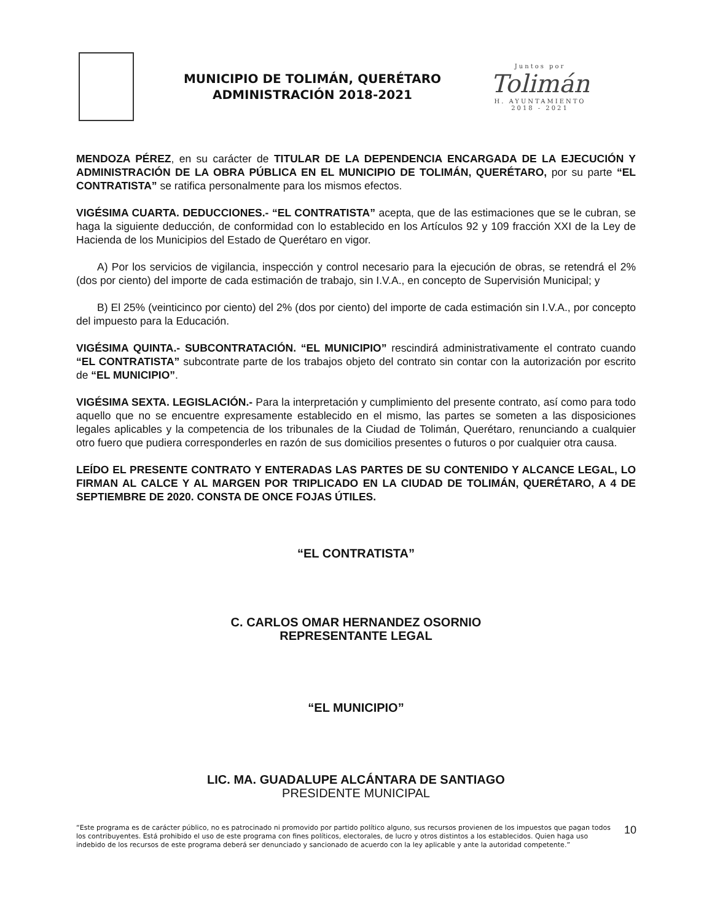MUNICIPIO DE TOLIMÁN, QUERÉTARO
ADMINISTRACIÓN 2018-2021
Juntos por
Tolimán
H. AYUNTAMIENTO
2018 - 2021
MENDOZA PÉREZ, en su carácter de TITULAR DE LA DEPENDENCIA ENCARGADA DE LA EJECUCIÓN Y ADMINISTRACIÓN DE LA OBRA PÚBLICA EN EL MUNICIPIO DE TOLIMÁN, QUERÉTARO, por su parte “EL CONTRATISTA” se ratifica personalmente para los mismos efectos.
VIGÉSIMA CUARTA. DEDUCCIONES.- “EL CONTRATISTA” acepta, que de las estimaciones que se le cubran, se haga la siguiente deducción, de conformidad con lo establecido en los Artículos 92 y 109 fracción XXI de la Ley de Hacienda de los Municipios del Estado de Querétaro en vigor.
A) Por los servicios de vigilancia, inspección y control necesario para la ejecución de obras, se retendrá el 2% (dos por ciento) del importe de cada estimación de trabajo, sin I.V.A., en concepto de Supervisión Municipal; y
B) El 25% (veinticinco por ciento) del 2% (dos por ciento) del importe de cada estimación sin I.V.A., por concepto del impuesto para la Educación.
VIGÉSIMA QUINTA.- SUBCONTRATACIÓN. “EL MUNICIPIO” rescindirá administrativamente el contrato cuando “EL CONTRATISTA” subcontrate parte de los trabajos objeto del contrato sin contar con la autorización por escrito de “EL MUNICIPIO”.
VIGÉSIMA SEXTA. LEGISLACIÓN.- Para la interpretación y cumplimiento del presente contrato, así como para todo aquello que no se encuentre expresamente establecido en el mismo, las partes se someten a las disposiciones legales aplicables y la competencia de los tribunales de la Ciudad de Tolimán, Querétaro, renunciando a cualquier otro fuero que pudiera corresponderles en razón de sus domicilios presentes o futuros o por cualquier otra causa.
LEÍDO EL PRESENTE CONTRATO Y ENTERADAS LAS PARTES DE SU CONTENIDO Y ALCANCE LEGAL, LO FIRMAN AL CALCE Y AL MARGEN POR TRIPLICADO EN LA CIUDAD DE TOLIMÁN, QUERÉTARO, A 4 DE SEPTIEMBRE DE 2020. CONSTA DE ONCE FOJAS ÚTILES.
“EL CONTRATISTA”
C. CARLOS OMAR HERNANDEZ OSORNIO
REPRESENTANTE LEGAL
“EL MUNICIPIO”
LIC. MA. GUADALUPE ALCÁNTARA DE SANTIAGO
PRESIDENTE MUNICIPAL
“Este programa es de carácter público, no es patrocinado ni promovido por partido político alguno, sus recursos provienen de los impuestos que pagan todos los contribuyentes. Está prohibido el uso de este programa con fines políticos, electorales, de lucro y otros distintos a los establecidos. Quien haga uso indebido de los recursos de este programa deberá ser denunciado y sancionado de acuerdo con la ley aplicable y ante la autoridad competente.”
10